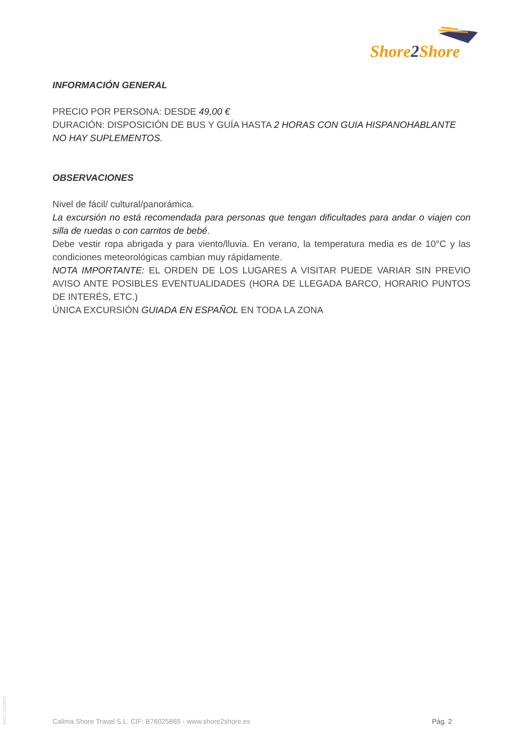Shore2 Shore
INFORMACIÓN GENERAL
PRECIO POR PERSONA: DESDE 49,00 €
DURACIÓN: DISPOSICIÓN DE BUS Y GUÍA HASTA 2 HORAS CON GUIA HISPANOHABLANTE
NO HAY SUPLEMENTOS.
OBSERVACIONES
Nivel de fácil/ cultural/panorámica.
La excursión no está recomendada para personas que tengan dificultades para andar o viajen con silla de ruedas o con carritos de bebé.
Debe vestir ropa abrigada y para viento/lluvia. En verano, la temperatura media es de 10°C y las condiciones meteorológicas cambian muy rápidamente.
NOTA IMPORTANTE: EL ORDEN DE LOS LUGARES A VISITAR PUEDE VARIAR SIN PREVIO AVISO ANTE POSIBLES EVENTUALIDADES (HORA DE LLEGADA BARCO, HORARIO PUNTOS DE INTERÉS, ETC.)
ÚNICA EXCURSIÓN GUIADA EN ESPAÑOL EN TODA LA ZONA
20241221001​2
Calima Shore Travel S.L. CIF: B76025865 - www.shore2shore.es Pág. 2